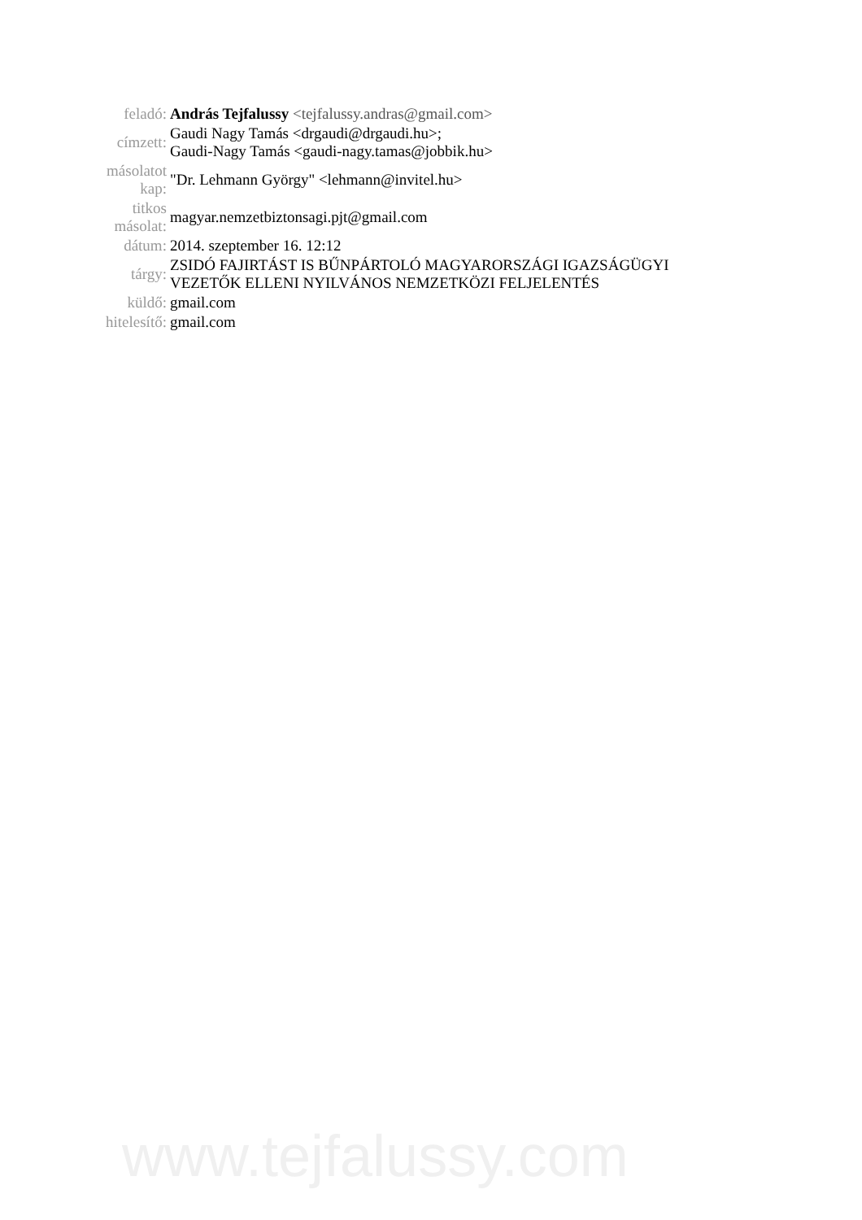| feladó: | András Tejfalussy <tejfalussy.andras@gmail.com> |
| címzett: | Gaudi Nagy Tamás <drgaudi@drgaudi.hu>; Gaudi-Nagy Tamás <gaudi-nagy.tamas@jobbik.hu> |
| másolatot kap: | "Dr. Lehmann György" <lehmann@invitel.hu> |
| titkos másolat: | magyar.nemzetbiztonsagi.pjt@gmail.com |
| dátum: | 2014. szeptember 16. 12:12 |
| tárgy: | ZSIDÓ FAJIRTÁST IS BŰNPÁRTOLÓ MAGYARORSZÁGI IGAZSÁGÜGYI VEZETŐK ELLENI NYILVÁNOS NEMZETKÖZI FELJELENTÉS |
| küldő: | gmail.com |
| hitelesítő: | gmail.com |
www.tejfalussy.com